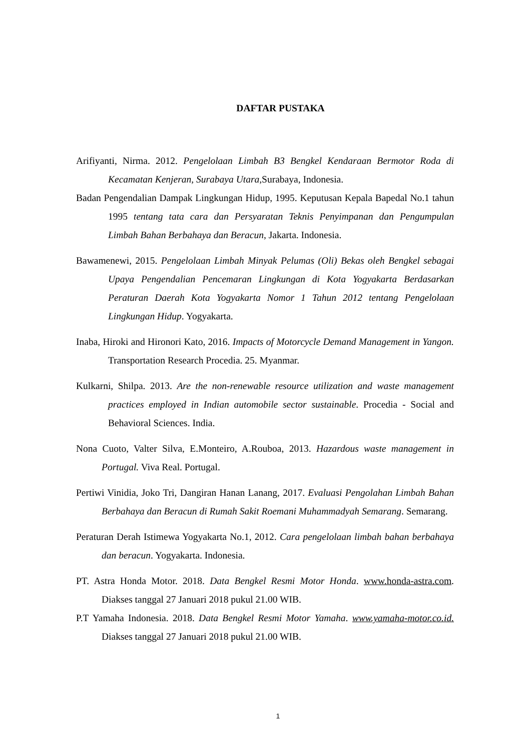DAFTAR PUSTAKA
Arifiyanti, Nirma. 2012. Pengelolaan Limbah B3 Bengkel Kendaraan Bermotor Roda di Kecamatan Kenjeran, Surabaya Utara,Surabaya, Indonesia.
Badan Pengendalian Dampak Lingkungan Hidup, 1995. Keputusan Kepala Bapedal No.1 tahun 1995 tentang tata cara dan Persyaratan Teknis Penyimpanan dan Pengumpulan Limbah Bahan Berbahaya dan Beracun, Jakarta. Indonesia.
Bawamenewi, 2015. Pengelolaan Limbah Minyak Pelumas (Oli) Bekas oleh Bengkel sebagai Upaya Pengendalian Pencemaran Lingkungan di Kota Yogyakarta Berdasarkan Peraturan Daerah Kota Yogyakarta Nomor 1 Tahun 2012 tentang Pengelolaan Lingkungan Hidup. Yogyakarta.
Inaba, Hiroki and Hironori Kato, 2016. Impacts of Motorcycle Demand Management in Yangon. Transportation Research Procedia. 25. Myanmar.
Kulkarni, Shilpa. 2013. Are the non-renewable resource utilization and waste management practices employed in Indian automobile sector sustainable. Procedia - Social and Behavioral Sciences. India.
Nona Cuoto, Valter Silva, E.Monteiro, A.Rouboa, 2013. Hazardous waste management in Portugal. Viva Real. Portugal.
Pertiwi Vinidia, Joko Tri, Dangiran Hanan Lanang, 2017. Evaluasi Pengolahan Limbah Bahan Berbahaya dan Beracun di Rumah Sakit Roemani Muhammadyah Semarang. Semarang.
Peraturan Derah Istimewa Yogyakarta No.1, 2012. Cara pengelolaan limbah bahan berbahaya dan beracun. Yogyakarta. Indonesia.
PT. Astra Honda Motor. 2018. Data Bengkel Resmi Motor Honda. www.honda-astra.com. Diakses tanggal 27 Januari 2018 pukul 21.00 WIB.
P.T Yamaha Indonesia. 2018. Data Bengkel Resmi Motor Yamaha. www.yamaha-motor.co.id. Diakses tanggal 27 Januari 2018 pukul 21.00 WIB.
1